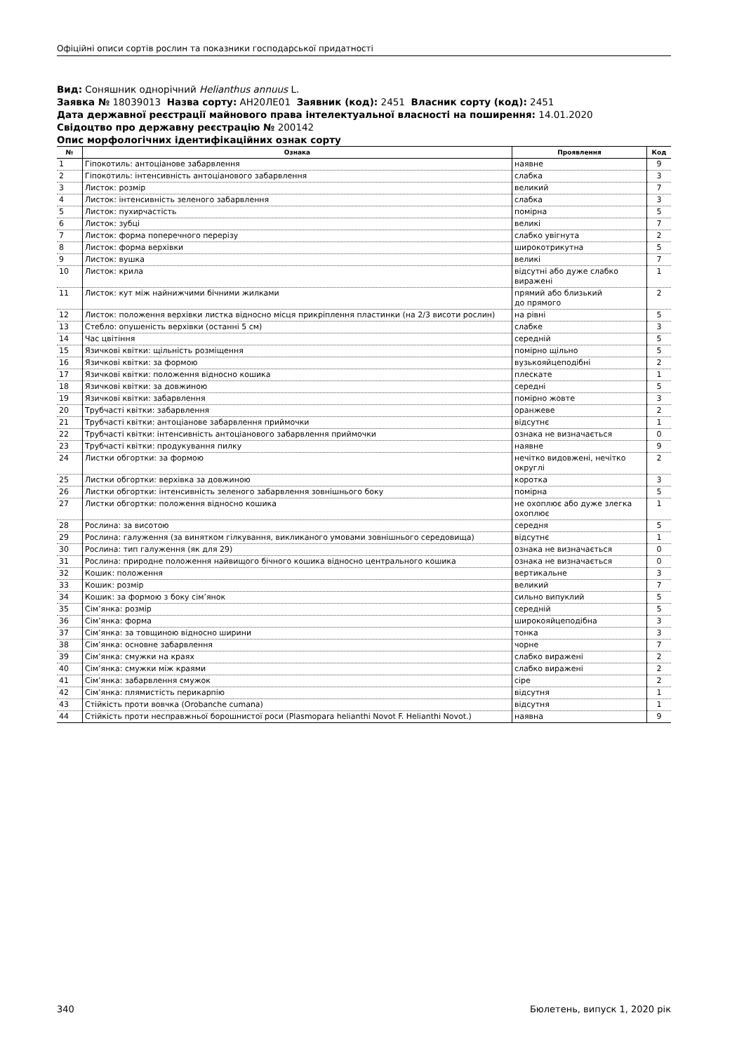Офіційні описи сортів рослин та показники господарської придатності
Вид: Соняшник однорічний Helianthus annuus L.
Заявка № 18039013 Назва сорту: АН20ЛЕ01 Заявник (код): 2451 Власник сорту (код): 2451
Дата державної реєстрації майнового права інтелектуальної власності на поширення: 14.01.2020
Свідоцтво про державну реєстрацію № 200142
Опис морфологічних ідентифікаційних ознак сорту
| № | Ознака | Проявлення | Код |
| --- | --- | --- | --- |
| 1 | Гіпокотиль: антоціанове забарвлення | наявне | 9 |
| 2 | Гіпокотиль: інтенсивність антоціанового забарвлення | слабка | 3 |
| 3 | Листок: розмір | великий | 7 |
| 4 | Листок: інтенсивність зеленого забарвлення | слабка | 3 |
| 5 | Листок: пухирчастість | помірна | 5 |
| 6 | Листок: зубці | великі | 7 |
| 7 | Листок: форма поперечного перерізу | слабко увігнута | 2 |
| 8 | Листок: форма верхівки | широкотрикутна | 5 |
| 9 | Листок: вушка | великі | 7 |
| 10 | Листок: крила | відсутні або дуже слабко виражені | 1 |
| 11 | Листок: кут між найнижчими бічними жилками | прямий або близький до прямого | 2 |
| 12 | Листок: положення верхівки листка відносно місця прикріплення пластинки (на 2/3 висоти рослин) | на рівні | 5 |
| 13 | Стебло: опушеність верхівки (останні 5 см) | слабке | 3 |
| 14 | Час цвітіння | середній | 5 |
| 15 | Язичкові квітки: щільність розміщення | помірно щільно | 5 |
| 16 | Язичкові квітки: за формою | вузькояйцеподібні | 2 |
| 17 | Язичкові квітки: положення відносно кошика | плескате | 1 |
| 18 | Язичкові квітки: за довжиною | середні | 5 |
| 19 | Язичкові квітки: забарвлення | помірно жовте | 3 |
| 20 | Трубчасті квітки: забарвлення | оранжеве | 2 |
| 21 | Трубчасті квітки: антоціанове забарвлення приймочки | відсутнє | 1 |
| 22 | Трубчасті квітки: інтенсивність антоціанового забарвлення приймочки | ознака не визначається | 0 |
| 23 | Трубчасті квітки: продукування пилку | наявне | 9 |
| 24 | Листки обгортки: за формою | нечітко видовжені, нечітко округлі | 2 |
| 25 | Листки обгортки: верхівка за довжиною | коротка | 3 |
| 26 | Листки обгортки: інтенсивність зеленого забарвлення зовнішнього боку | помірна | 5 |
| 27 | Листки обгортки: положення відносно кошика | не охоплює або дуже злегка охоплює | 1 |
| 28 | Рослина: за висотою | середня | 5 |
| 29 | Рослина: галуження (за винятком гілкування, викликаного умовами зовнішнього середовища) | відсутнє | 1 |
| 30 | Рослина: тип галуження (як для 29) | ознака не визначається | 0 |
| 31 | Рослина: природне положення найвищого бічного кошика відносно центрального кошика | ознака не визначається | 0 |
| 32 | Кошик: положення | вертикальне | 3 |
| 33 | Кошик: розмір | великий | 7 |
| 34 | Кошик: за формою з боку сім’янок | сильно випуклий | 5 |
| 35 | Сім’янка: розмір | середній | 5 |
| 36 | Сім’янка: форма | широкояйцеподібна | 3 |
| 37 | Сім’янка: за товщиною відносно ширини | тонка | 3 |
| 38 | Сім’янка: основне забарвлення | чорне | 7 |
| 39 | Сім’янка: смужки на краях | слабко виражені | 2 |
| 40 | Сім’янка: смужки між краями | слабко виражені | 2 |
| 41 | Сім’янка: забарвлення смужок | сіре | 2 |
| 42 | Сім’янка: плямистість перикарпію | відсутня | 1 |
| 43 | Стійкість проти вовчка (Orobanche cumana) | відсутня | 1 |
| 44 | Стійкість проти несправжньої борошнистої роси (Plasmopara helianthi Novot F. Helianthi Novot.) | наявна | 9 |
340 Бюлетень, випуск 1, 2020 рік